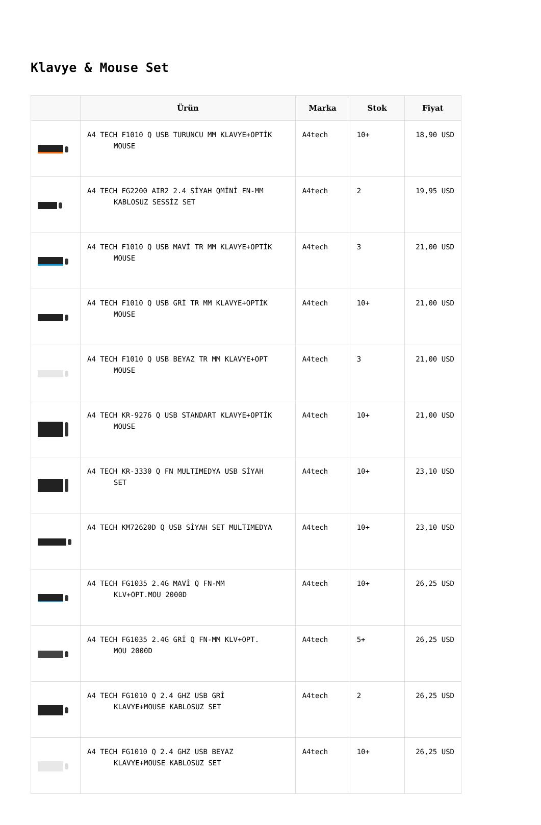Klavye & Mouse Set
| | Ürün | Marka | Stok | Fiyat |
| --- | --- | --- | --- | --- |
| | A4 TECH F1010 Q USB TURUNCU MM KLAVYE+OPTİK MOUSE | A4tech | 10+ | 18,90 USD |
| | A4 TECH FG2200 AIR2 2.4 SİYAH QMİNİ FN-MM KABLOSUZ SESSİZ SET | A4tech | 2 | 19,95 USD |
| | A4 TECH F1010 Q USB MAVİ TR MM KLAVYE+OPTİK MOUSE | A4tech | 3 | 21,00 USD |
| | A4 TECH F1010 Q USB GRİ TR MM KLAVYE+OPTİK MOUSE | A4tech | 10+ | 21,00 USD |
| | A4 TECH F1010 Q USB BEYAZ TR MM KLAVYE+OPT MOUSE | A4tech | 3 | 21,00 USD |
| | A4 TECH KR-9276 Q USB STANDART KLAVYE+OPTİK MOUSE | A4tech | 10+ | 21,00 USD |
| | A4 TECH KR-3330 Q FN MULTIMEDYA USB SİYAH SET | A4tech | 10+ | 23,10 USD |
| | A4 TECH KM72620D Q USB SİYAH SET MULTIMEDYA | A4tech | 10+ | 23,10 USD |
| | A4 TECH FG1035 2.4G MAVİ Q FN-MM KLV+OPT.MOU 2000D | A4tech | 10+ | 26,25 USD |
| | A4 TECH FG1035 2.4G GRİ Q FN-MM KLV+OPT. MOU 2000D | A4tech | 5+ | 26,25 USD |
| | A4 TECH FG1010 Q 2.4 GHZ USB GRİ KLAVYE+MOUSE KABLOSUZ SET | A4tech | 2 | 26,25 USD |
| | A4 TECH FG1010 Q 2.4 GHZ USB BEYAZ KLAVYE+MOUSE KABLOSUZ SET | A4tech | 10+ | 26,25 USD |